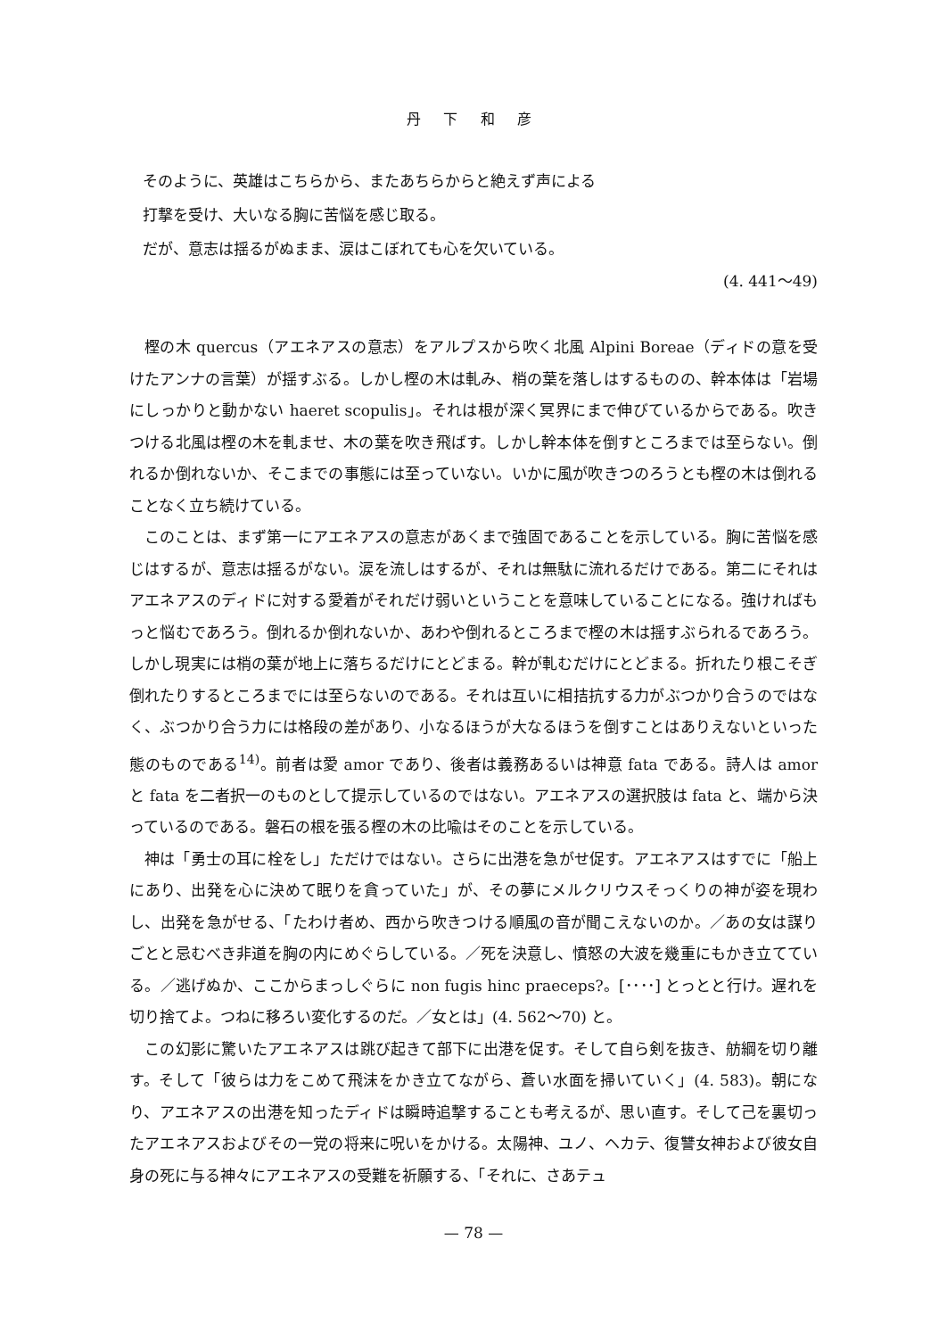丹 下 和 彦
そのように、英雄はこちらから、またあちらからと絶えず声による
打撃を受け、大いなる胸に苦悩を感じ取る。
だが、意志は揺るがぬまま、涙はこぼれても心を欠いている。
(4. 441〜49)
樫の木 quercus（アエネアスの意志）をアルプスから吹く北風 Alpini Boreae（ディドの意を受けたアンナの言葉）が揺すぶる。しかし樫の木は軋み、梢の葉を落しはするものの、幹本体は「岩場にしっかりと動かない haeret scopulis」。それは根が深く冥界にまで伸びているからである。吹きつける北風は樫の木を軋ませ、木の葉を吹き飛ばす。しかし幹本体を倒すところまでは至らない。倒れるか倒れないか、そこまでの事態には至っていない。いかに風が吹きつのろうとも樫の木は倒れることなく立ち続けている。
このことは、まず第一にアエネアスの意志があくまで強固であることを示している。胸に苦悩を感じはするが、意志は揺るがない。涙を流しはするが、それは無駄に流れるだけである。第二にそれはアエネアスのディドに対する愛着がそれだけ弱いということを意味していることになる。強ければもっと悩むであろう。倒れるか倒れないか、あわや倒れるところまで樫の木は揺すぶられるであろう。しかし現実には梢の葉が地上に落ちるだけにとどまる。幹が軋むだけにとどまる。折れたり根こそぎ倒れたりするところまでには至らないのである。それは互いに相拮抗する力がぶつかり合うのではなく、ぶつかり合う力には格段の差があり、小なるほうが大なるほうを倒すことはありえないといった態のものである<sup>14)</sup>。前者は愛 amor であり、後者は義務あるいは神意 fata である。詩人は amor と fata を二者択一のものとして提示しているのではない。アエネアスの選択肢は fata と、端から決っているのである。磐石の根を張る樫の木の比喩はそのことを示している。
神は「勇士の耳に栓をし」ただけではない。さらに出港を急がせ促す。アエネアスはすでに「船上にあり、出発を心に決めて眠りを貪っていた」が、その夢にメルクリウスそっくりの神が姿を現わし、出発を急がせる、「たわけ者め、西から吹きつける順風の音が聞こえないのか。／あの女は謀りごとと忌むべき非道を胸の内にめぐらしている。／死を決意し、憤怒の大波を幾重にもかき立てている。／逃げぬか、ここからまっしぐらに non fugis hinc praeceps?。[････] とっとと行け。遅れを切り捨てよ。つねに移ろい変化するのだ。／女とは」(4. 562〜70) と。
この幻影に驚いたアエネアスは跳び起きて部下に出港を促す。そして自ら剣を抜き、舫綱を切り離す。そして「彼らは力をこめて飛沫をかき立てながら、蒼い水面を掃いていく」(4. 583)。朝になり、アエネアスの出港を知ったディドは瞬時追撃することも考えるが、思い直す。そして己を裏切ったアエネアスおよびその一党の将来に呪いをかける。太陽神、ユノ、ヘカテ、復讐女神および彼女自身の死に与る神々にアエネアスの受難を祈願する、「それに、さあテュ
— 78 —